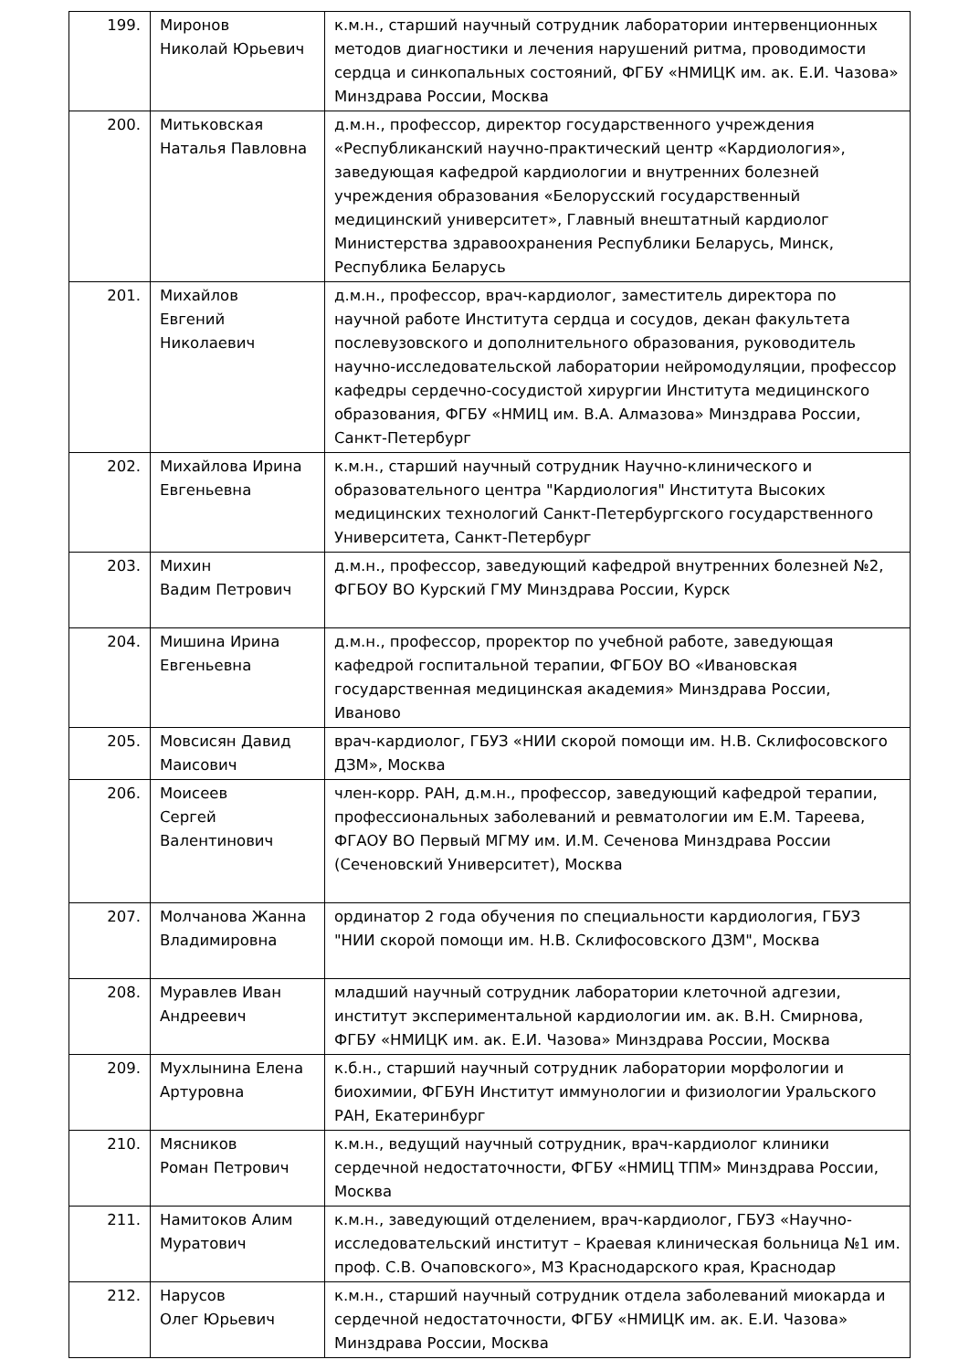| 199. | Миронов Николай Юрьевич | к.м.н., старший научный сотрудник лаборатории интервенционных методов диагностики и лечения нарушений ритма, проводимости сердца и синкопальных состояний, ФГБУ «НМИЦК им. ак. Е.И. Чазова» Минздрава России, Москва |
| 200. | Митьковская Наталья Павловна | д.м.н., профессор, директор государственного учреждения «Республиканский научно-практический центр «Кардиология», заведующая кафедрой кардиологии и внутренних болезней учреждения образования «Белорусский государственный медицинский университет», Главный внештатный кардиолог Министерства здравоохранения Республики Беларусь, Минск, Республика Беларусь |
| 201. | Михайлов Евгений Николаевич | д.м.н., профессор, врач-кардиолог, заместитель директора по научной работе Института сердца и сосудов, декан факультета послевузовского и дополнительного образования, руководитель научно-исследовательской лаборатории нейромодуляции, профессор кафедры сердечно-сосудистой хирургии Института медицинского образования, ФГБУ «НМИЦ им. В.А. Алмазова» Минздрава России, Санкт-Петербург |
| 202. | Михайлова Ирина Евгеньевна | к.м.н., старший научный сотрудник Научно-клинического и образовательного центра "Кардиология" Института Высоких медицинских технологий Санкт-Петербургского государственного Университета, Санкт-Петербург |
| 203. | Михин Вадим Петрович | д.м.н., профессор, заведующий кафедрой внутренних болезней №2, ФГБОУ ВО Курский ГМУ Минздрава России, Курск |
| 204. | Мишина Ирина Евгеньевна | д.м.н., профессор, проректор по учебной работе, заведующая кафедрой госпитальной терапии, ФГБОУ ВО «Ивановская государственная медицинская академия» Минздрава России, Иваново |
| 205. | Мовсисян Давид Маисович | врач-кардиолог, ГБУЗ «НИИ скорой помощи им. Н.В. Склифосовского ДЗМ», Москва |
| 206. | Моисеев Сергей Валентинович | член-корр. РАН, д.м.н., профессор, заведующий кафедрой терапии, профессиональных заболеваний и ревматологии им Е.М. Тареева, ФГАОУ ВО Первый МГМУ им. И.М. Сеченова Минздрава России (Сеченовский Университет), Москва |
| 207. | Молчанова Жанна Владимировна | ординатор 2 года обучения по специальности кардиология, ГБУЗ "НИИ скорой помощи им. Н.В. Склифосовского ДЗМ", Москва |
| 208. | Муравлев Иван Андреевич | младший научный сотрудник лаборатории клеточной адгезии, институт экспериментальной кардиологии им. ак. В.Н. Смирнова, ФГБУ «НМИЦК им. ак. Е.И. Чазова» Минздрава России, Москва |
| 209. | Мухлынина Елена Артуровна | к.б.н., старший научный сотрудник лаборатории морфологии и биохимии, ФГБУН Институт иммунологии и физиологии Уральского РАН, Екатеринбург |
| 210. | Мясников Роман Петрович | к.м.н., ведущий научный сотрудник, врач-кардиолог клиники сердечной недостаточности, ФГБУ «НМИЦ ТПМ» Минздрава России, Москва |
| 211. | Намитоков Алим Муратович | к.м.н., заведующий отделением, врач-кардиолог, ГБУЗ «Научно-исследовательский институт – Краевая клиническая больница №1 им. проф. С.В. Очаповского», МЗ Краснодарского края, Краснодар |
| 212. | Нарусов Олег Юрьевич | к.м.н., старший научный сотрудник отдела заболеваний миокарда и сердечной недостаточности, ФГБУ «НМИЦК им. ак. Е.И. Чазова» Минздрава России, Москва |